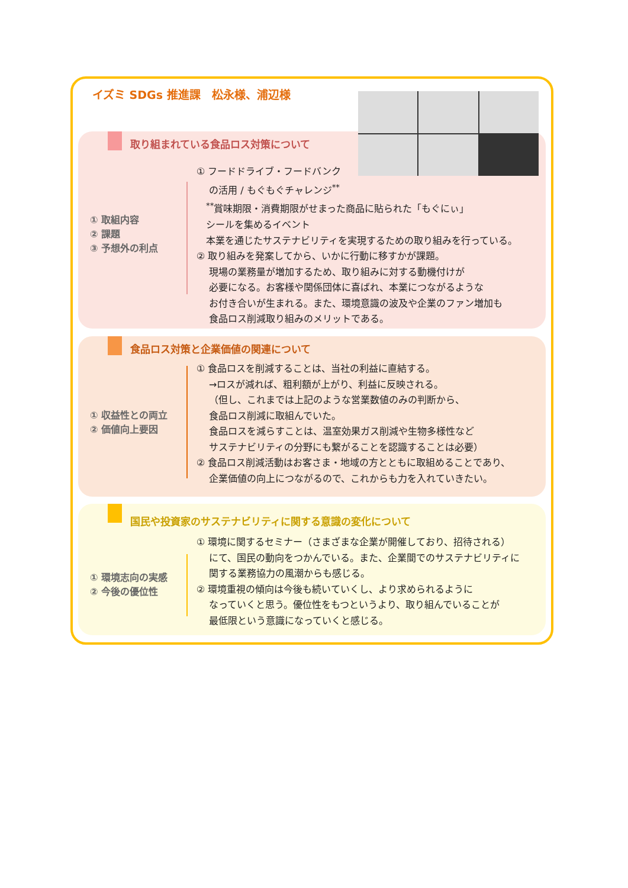イズミ SDGs 推進課　松永様、浦辺様
取り組まれている食品ロス対策について
① 取組内容
② 課題
③ 予想外の利点
① フードドライブ・フードバンク
　 の活用 / もぐもぐチャレンジ<sup>**</sup>
　<sup>**</sup> 賞味期限・消費期限がせまった商品に貼られた「もぐにぃ」
　シールを集めるイベント
　本業を通じたサステナビリティを実現するための取り組みを行っている。
② 取り組みを発案してから、いかに行動に移すかが課題。
　 現場の業務量が増加するため、取り組みに対する動機付けが
　 必要になる。お客様や関係団体に喜ばれ、本業につながるような
　 お付き合いが生まれる。また、環境意識の波及や企業のファン増加も
　 食品ロス削減取り組みのメリットである。
食品ロス対策と企業価値の関連について
① 収益性との両立
② 価値向上要因
① 食品ロスを削減することは、当社の利益に直結する。
　 →ロスが減れば、粗利額が上がり、利益に反映される。
　 （但し、これまでは上記のような営業数値のみの判断から、
　 食品ロス削減に取組んでいた。
　 食品ロスを減らすことは、温室効果ガス削減や生物多様性など
　 サステナビリティの分野にも繋がることを認識することは必要）
② 食品ロス削減活動はお客さま・地域の方とともに取組めることであり、
　 企業価値の向上につながるので、これからも力を入れていきたい。
国民や投資家のサステナビリティに関する意識の変化について
① 環境志向の実感
② 今後の優位性
① 環境に関するセミナー（さまざまな企業が開催しており、招待される）
　 にて、国民の動向をつかんでいる。また、企業間でのサステナビリティに
　 関する業務協力の風潮からも感じる。
② 環境重視の傾向は今後も続いていくし、より求められるように
　 なっていくと思う。優位性をもつというより、取り組んでいることが
　 最低限という意識になっていくと感じる。